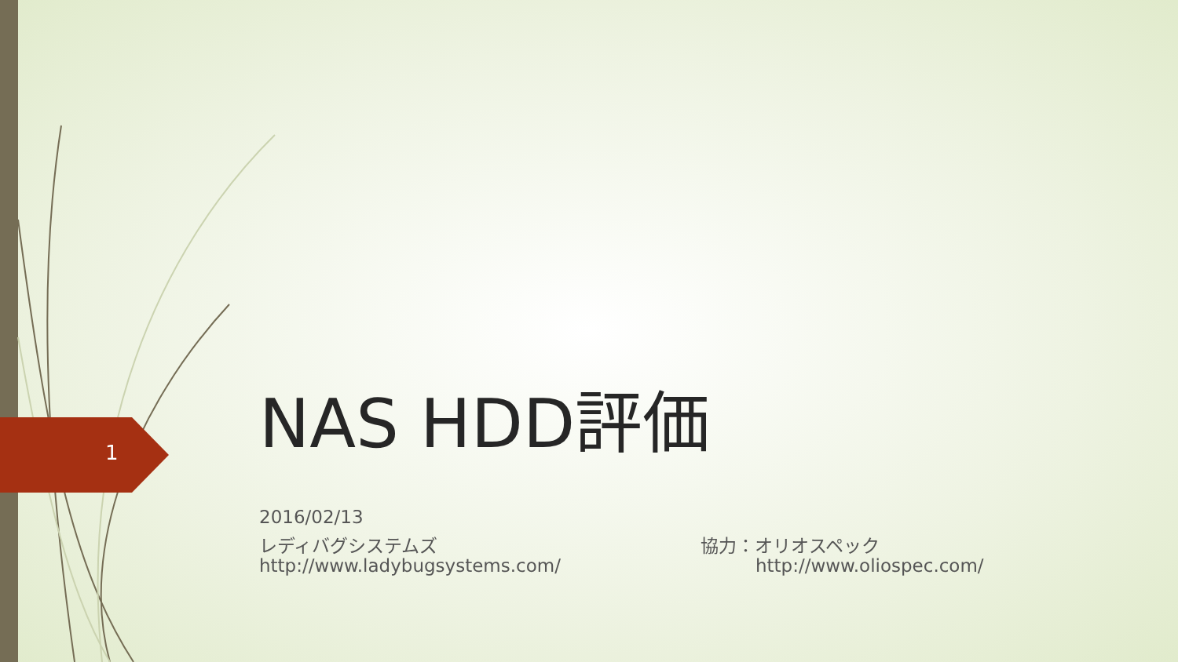1
NAS HDD評価
2016/02/13
レディバグシステムズ
http://www.ladybugsystems.com/
協力：オリオスペック
http://www.oliospec.com/